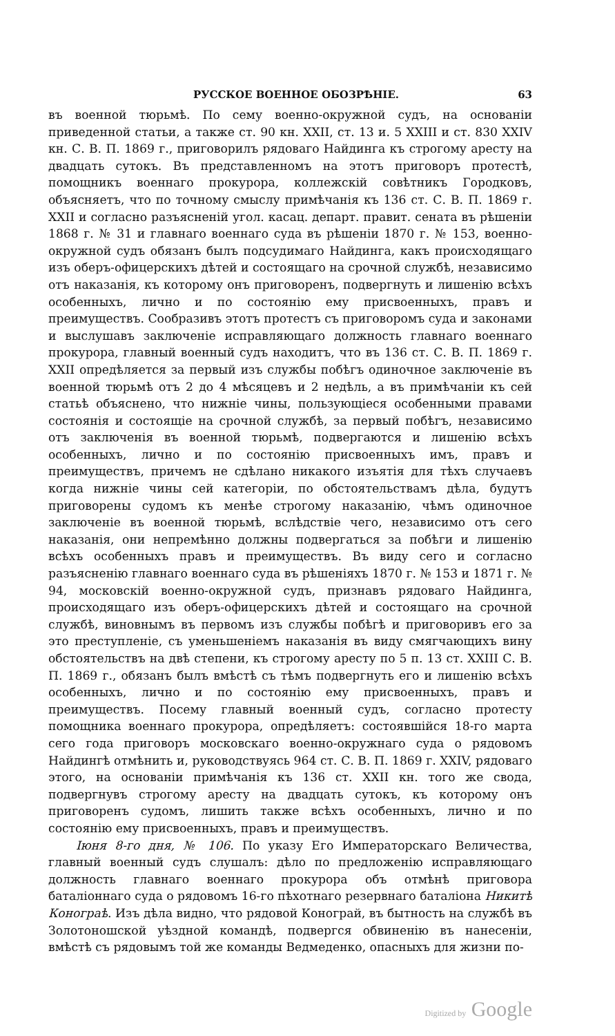РУССКОЕ ВОЕННОЕ ОБОЗРѢНІЕ. 63
въ военной тюрьмѣ. По сему военно-окружной судъ, на основаніи приведенной статьи, а также ст. 90 кн. XXII, ст. 13 и. 5 XXIII и ст. 830 XXIV кн. С. В. П. 1869 г., приговорилъ рядоваго Найдинга къ строгому аресту на двадцать сутокъ. Въ представленномъ на этотъ приговоръ протестѣ, помощникъ военнаго прокурора, коллежскій совѣтникъ Городковъ, объясняетъ, что по точному смыслу примѣчанія къ 136 ст. С. В. П. 1869 г. XXII и согласно разъясненій угол. касац. департ. правит. сената въ рѣшеніи 1868 г. № 31 и главнаго военнаго суда въ рѣшеніи 1870 г. № 153, военно-окружной судъ обязанъ былъ подсудимаго Найдинга, какъ происходящаго изъ оберъ-офицерскихъ дѣтей и состоящаго на срочной службѣ, независимо отъ наказанія, къ которому онъ приговоренъ, подвергнуть и лишенію всѣхъ особенныхъ, лично и по состоянію ему присвоенныхъ, правъ и преимуществъ. Сообразивъ этотъ протестъ съ приговоромъ суда и законами и выслушавъ заключеніе исправляющаго должность главнаго военнаго прокурора, главный военный судъ находитъ, что въ 136 ст. С. В. П. 1869 г. XXII опредѣляется за первый изъ службы побѣгъ одиночное заключеніе въ военной тюрьмѣ отъ 2 до 4 мѣсяцевъ и 2 недѣль, а въ примѣчаніи къ сей статьѣ объяснено, что нижніе чины, пользующіеся особенными правами состоянія и состоящіе на срочной службѣ, за первый побѣгъ, независимо отъ заключенія въ военной тюрьмѣ, подвергаются и лишенію всѣхъ особенныхъ, лично и по состоянію присвоенныхъ имъ, правъ и преимуществъ, причемъ не сдѣлано никакого изъятія для тѣхъ случаевъ когда нижніе чины сей категоріи, по обстоятельствамъ дѣла, будутъ приговорены судомъ къ менѣе строгому наказанію, чѣмъ одиночное заключеніе въ военной тюрьмѣ, вслѣдствіе чего, независимо отъ сего наказанія, они непремѣнно должны подвергаться за побѣги и лишенію всѣхъ особенныхъ правъ и преимуществъ. Въ виду сего и согласно разъясненію главнаго военнаго суда въ рѣшеніяхъ 1870 г. № 153 и 1871 г. № 94, московскій военно-окружной судъ, признавъ рядоваго Найдинга, происходящаго изъ оберъ-офицерскихъ дѣтей и состоящаго на срочной службѣ, виновнымъ въ первомъ изъ службы побѣгѣ и приговоривъ его за это преступленіе, съ уменьшеніемъ наказанія въ виду смягчающихъ вину обстоятельствъ на двѣ степени, къ строгому аресту по 5 п. 13 ст. XXIII С. В. П. 1869 г., обязанъ былъ вмѣстѣ съ тѣмъ подвергнуть его и лишенію всѣхъ особенныхъ, лично и по состоянію ему присвоенныхъ, правъ и преимуществъ. Посему главный военный судъ, согласно протесту помощника военнаго прокурора, опредѣляетъ: состоявшійся 18-го марта сего года приговоръ московскаго военно-окружнаго суда о рядовомъ Найдингѣ отмѣнить и, руководствуясь 964 ст. С. В. П. 1869 г. XXIV, рядоваго этого, на основаніи примѣчанія къ 136 ст. XXII кн. того же свода, подвергнувъ строгому аресту на двадцать сутокъ, къ которому онъ приговоренъ судомъ, лишить также всѣхъ особенныхъ, лично и по состоянію ему присвоенныхъ, правъ и преимуществъ.
Іюня 8-го дня, № 106. По указу Его Императорскаго Величества, главный военный судъ слушалъ: дѣло по предложенію исправляющаго должность главнаго военнаго прокурора объ отмѣнѣ приговора баталіоннаго суда о рядовомъ 16-го пѣхотнаго резервнаго баталіона Никитѣ Конограѣ. Изъ дѣла видно, что рядовой Конограй, въ бытность на службѣ въ Золотоношской уѣздной командѣ, подвергся обвиненію въ нанесеніи, вмѣстѣ съ рядовымъ той же команды Ведмеденко, опасныхъ для жизни по-
Digitized by Google